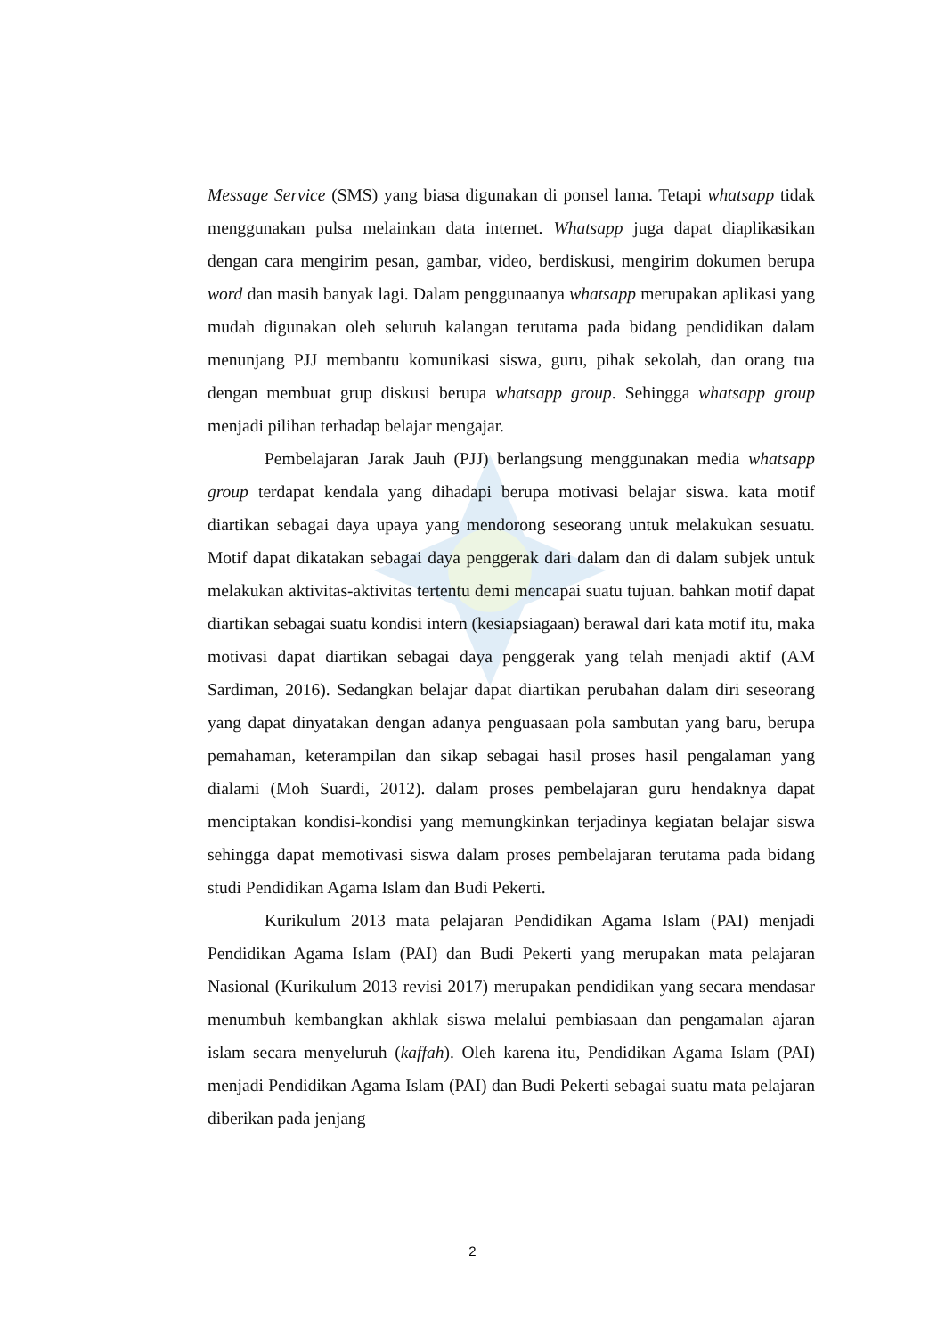Message Service (SMS) yang biasa digunakan di ponsel lama. Tetapi whatsapp tidak menggunakan pulsa melainkan data internet. Whatsapp juga dapat diaplikasikan dengan cara mengirim pesan, gambar, video, berdiskusi, mengirim dokumen berupa word dan masih banyak lagi. Dalam penggunaanya whatsapp merupakan aplikasi yang mudah digunakan oleh seluruh kalangan terutama pada bidang pendidikan dalam menunjang PJJ membantu komunikasi siswa, guru, pihak sekolah, dan orang tua dengan membuat grup diskusi berupa whatsapp group. Sehingga whatsapp group menjadi pilihan terhadap belajar mengajar.
Pembelajaran Jarak Jauh (PJJ) berlangsung menggunakan media whatsapp group terdapat kendala yang dihadapi berupa motivasi belajar siswa. kata motif diartikan sebagai daya upaya yang mendorong seseorang untuk melakukan sesuatu. Motif dapat dikatakan sebagai daya penggerak dari dalam dan di dalam subjek untuk melakukan aktivitas-aktivitas tertentu demi mencapai suatu tujuan. bahkan motif dapat diartikan sebagai suatu kondisi intern (kesiapsiagaan) berawal dari kata motif itu, maka motivasi dapat diartikan sebagai daya penggerak yang telah menjadi aktif (AM Sardiman, 2016). Sedangkan belajar dapat diartikan perubahan dalam diri seseorang yang dapat dinyatakan dengan adanya penguasaan pola sambutan yang baru, berupa pemahaman, keterampilan dan sikap sebagai hasil proses hasil pengalaman yang dialami (Moh Suardi, 2012). dalam proses pembelajaran guru hendaknya dapat menciptakan kondisi-kondisi yang memungkinkan terjadinya kegiatan belajar siswa sehingga dapat memotivasi siswa dalam proses pembelajaran terutama pada bidang studi Pendidikan Agama Islam dan Budi Pekerti.
Kurikulum 2013 mata pelajaran Pendidikan Agama Islam (PAI) menjadi Pendidikan Agama Islam (PAI) dan Budi Pekerti yang merupakan mata pelajaran Nasional (Kurikulum 2013 revisi 2017) merupakan pendidikan yang secara mendasar menumbuh kembangkan akhlak siswa melalui pembiasaan dan pengamalan ajaran islam secara menyeluruh (kaffah). Oleh karena itu, Pendidikan Agama Islam (PAI) menjadi Pendidikan Agama Islam (PAI) dan Budi Pekerti sebagai suatu mata pelajaran diberikan pada jenjang
2